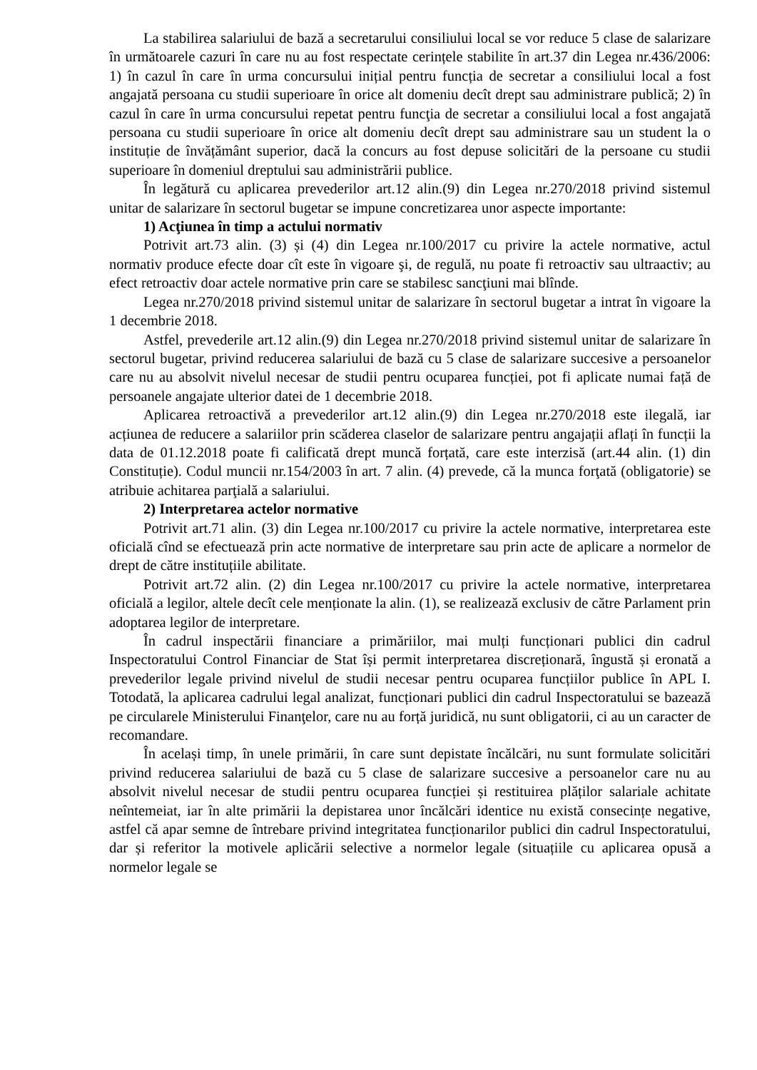La stabilirea salariului de bază a secretarului consiliului local se vor reduce 5 clase de salarizare în următoarele cazuri în care nu au fost respectate cerințele stabilite în art.37 din Legea nr.436/2006: 1) în cazul în care în urma concursului inițial pentru funcția de secretar a consiliului local a fost angajată persoana cu studii superioare în orice alt domeniu decît drept sau administrare publică; 2) în cazul în care în urma concursului repetat pentru funcţia de secretar a consiliului local a fost angajată persoana cu studii superioare în orice alt domeniu decît drept sau administrare sau un student la o instituție de învățământ superior, dacă la concurs au fost depuse solicitări de la persoane cu studii superioare în domeniul dreptului sau administrării publice.
În legătură cu aplicarea prevederilor art.12 alin.(9) din Legea nr.270/2018 privind sistemul unitar de salarizare în sectorul bugetar se impune concretizarea unor aspecte importante:
1) Acţiunea în timp a actului normativ
Potrivit art.73 alin. (3) și (4) din Legea nr.100/2017 cu privire la actele normative, actul normativ produce efecte doar cît este în vigoare şi, de regulă, nu poate fi retroactiv sau ultraactiv; au efect retroactiv doar actele normative prin care se stabilesc sancţiuni mai blînde.
Legea nr.270/2018 privind sistemul unitar de salarizare în sectorul bugetar a intrat în vigoare la 1 decembrie 2018.
Astfel, prevederile art.12 alin.(9) din Legea nr.270/2018 privind sistemul unitar de salarizare în sectorul bugetar, privind reducerea salariului de bază cu 5 clase de salarizare succesive a persoanelor care nu au absolvit nivelul necesar de studii pentru ocuparea funcției, pot fi aplicate numai față de persoanele angajate ulterior datei de 1 decembrie 2018.
Aplicarea retroactivă a prevederilor art.12 alin.(9) din Legea nr.270/2018 este ilegală, iar acțiunea de reducere a salariilor prin scăderea claselor de salarizare pentru angajații aflați în funcții la data de 01.12.2018 poate fi calificată drept muncă forțată, care este interzisă (art.44 alin. (1) din Constituție). Codul muncii nr.154/2003 în art. 7 alin. (4) prevede, că la munca forţată (obligatorie) se atribuie achitarea parţială a salariului.
2) Interpretarea actelor normative
Potrivit art.71 alin. (3) din Legea nr.100/2017 cu privire la actele normative, interpretarea este oficială cînd se efectuează prin acte normative de interpretare sau prin acte de aplicare a normelor de drept de către instituțiile abilitate.
Potrivit art.72 alin. (2) din Legea nr.100/2017 cu privire la actele normative, interpretarea oficială a legilor, altele decît cele menționate la alin. (1), se realizează exclusiv de către Parlament prin adoptarea legilor de interpretare.
În cadrul inspectării financiare a primăriilor, mai mulți funcționari publici din cadrul Inspectoratului Control Financiar de Stat își permit interpretarea discreționară, îngustă și eronată a prevederilor legale privind nivelul de studii necesar pentru ocuparea funcțiilor publice în APL I. Totodată, la aplicarea cadrului legal analizat, funcționari publici din cadrul Inspectoratului se bazează pe circularele Ministerului Finanţelor, care nu au forță juridică, nu sunt obligatorii, ci au un caracter de recomandare.
În același timp, în unele primării, în care sunt depistate încălcări, nu sunt formulate solicitări privind reducerea salariului de bază cu 5 clase de salarizare succesive a persoanelor care nu au absolvit nivelul necesar de studii pentru ocuparea funcției și restituirea plăților salariale achitate neîntemeiat, iar în alte primării la depistarea unor încălcări identice nu există consecințe negative, astfel că apar semne de întrebare privind integritatea funcționarilor publici din cadrul Inspectoratului, dar și referitor la motivele aplicării selective a normelor legale (situațiile cu aplicarea opusă a normelor legale se